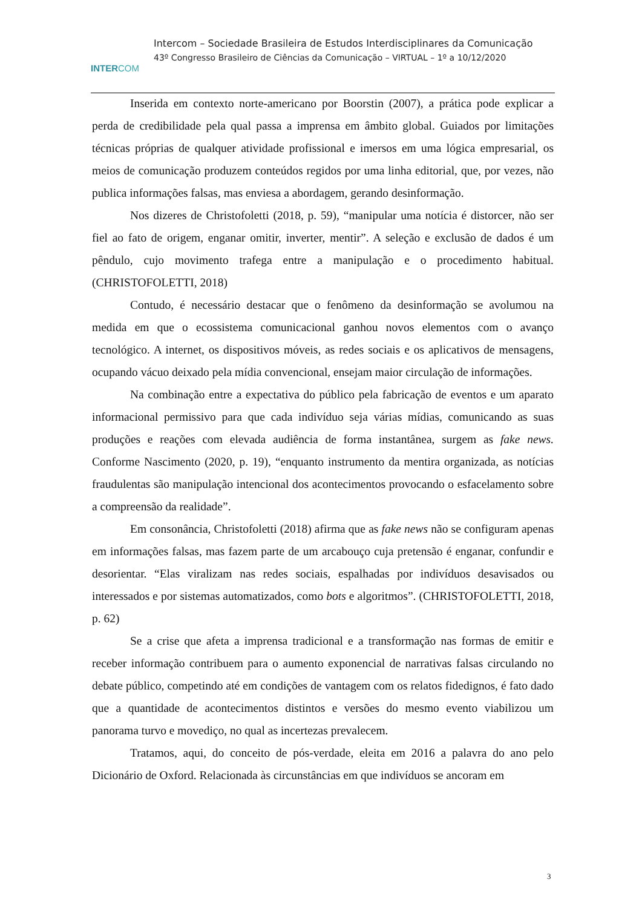INTERCOM
Intercom – Sociedade Brasileira de Estudos Interdisciplinares da Comunicação
43º Congresso Brasileiro de Ciências da Comunicação – VIRTUAL – 1º a 10/12/2020
Inserida em contexto norte-americano por Boorstin (2007), a prática pode explicar a perda de credibilidade pela qual passa a imprensa em âmbito global. Guiados por limitações técnicas próprias de qualquer atividade profissional e imersos em uma lógica empresarial, os meios de comunicação produzem conteúdos regidos por uma linha editorial, que, por vezes, não publica informações falsas, mas enviesa a abordagem, gerando desinformação.
Nos dizeres de Christofoletti (2018, p. 59), “manipular uma notícia é distorcer, não ser fiel ao fato de origem, enganar omitir, inverter, mentir”. A seleção e exclusão de dados é um pêndulo, cujo movimento trafega entre a manipulação e o procedimento habitual. (CHRISTOFOLETTI, 2018)
Contudo, é necessário destacar que o fenômeno da desinformação se avolumou na medida em que o ecossistema comunicacional ganhou novos elementos com o avanço tecnológico. A internet, os dispositivos móveis, as redes sociais e os aplicativos de mensagens, ocupando vácuo deixado pela mídia convencional, ensejam maior circulação de informações.
Na combinação entre a expectativa do público pela fabricação de eventos e um aparato informacional permissivo para que cada indivíduo seja várias mídias, comunicando as suas produções e reações com elevada audiência de forma instantânea, surgem as fake news. Conforme Nascimento (2020, p. 19), “enquanto instrumento da mentira organizada, as notícias fraudulentas são manipulação intencional dos acontecimentos provocando o esfacelamento sobre a compreensão da realidade”.
Em consonância, Christofoletti (2018) afirma que as fake news não se configuram apenas em informações falsas, mas fazem parte de um arcabouço cuja pretensão é enganar, confundir e desorientar. “Elas viralizam nas redes sociais, espalhadas por indivíduos desavisados ou interessados e por sistemas automatizados, como bots e algoritmos”. (CHRISTOFOLETTI, 2018, p. 62)
Se a crise que afeta a imprensa tradicional e a transformação nas formas de emitir e receber informação contribuem para o aumento exponencial de narrativas falsas circulando no debate público, competindo até em condições de vantagem com os relatos fidedignos, é fato dado que a quantidade de acontecimentos distintos e versões do mesmo evento viabilizou um panorama turvo e movediço, no qual as incertezas prevalecem.
Tratamos, aqui, do conceito de pós-verdade, eleita em 2016 a palavra do ano pelo Dicionário de Oxford. Relacionada às circunstâncias em que indivíduos se ancoram em
3